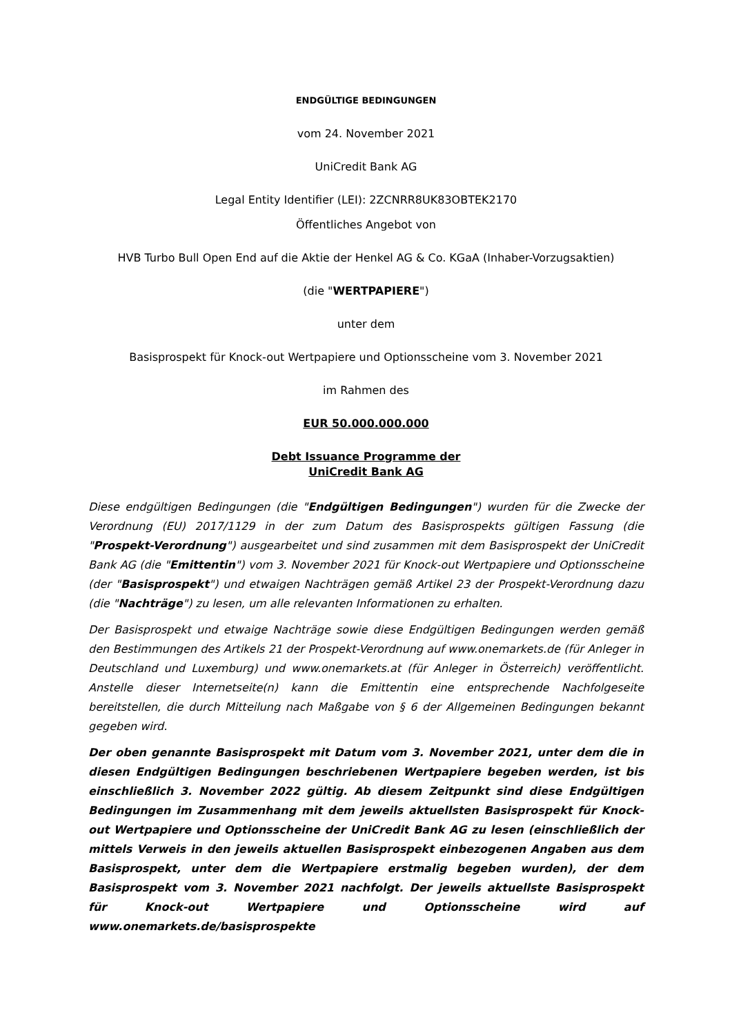ENDGÜLTIGE BEDINGUNGEN
vom 24. November 2021
UniCredit Bank AG
Legal Entity Identifier (LEI): 2ZCNRR8UK83OBTEK2170
Öffentliches Angebot von
HVB Turbo Bull Open End auf die Aktie der Henkel AG & Co. KGaA (Inhaber-Vorzugsaktien)
(die "WERTPAPIERE")
unter dem
Basisprospekt für Knock-out Wertpapiere und Optionsscheine vom 3. November 2021
im Rahmen des
EUR 50.000.000.000
Debt Issuance Programme der
UniCredit Bank AG
Diese endgültigen Bedingungen (die "Endgültigen Bedingungen") wurden für die Zwecke der Verordnung (EU) 2017/1129 in der zum Datum des Basisprospekts gültigen Fassung (die "Prospekt-Verordnung") ausgearbeitet und sind zusammen mit dem Basisprospekt der UniCredit Bank AG (die "Emittentin") vom 3. November 2021 für Knock-out Wertpapiere und Optionsscheine (der "Basisprospekt") und etwaigen Nachträgen gemäß Artikel 23 der Prospekt-Verordnung dazu (die "Nachträge") zu lesen, um alle relevanten Informationen zu erhalten.
Der Basisprospekt und etwaige Nachträge sowie diese Endgültigen Bedingungen werden gemäß den Bestimmungen des Artikels 21 der Prospekt-Verordnung auf www.onemarkets.de (für Anleger in Deutschland und Luxemburg) und www.onemarkets.at (für Anleger in Österreich) veröffentlicht. Anstelle dieser Internetseite(n) kann die Emittentin eine entsprechende Nachfolgeseite bereitstellen, die durch Mitteilung nach Maßgabe von § 6 der Allgemeinen Bedingungen bekannt gegeben wird.
Der oben genannte Basisprospekt mit Datum vom 3. November 2021, unter dem die in diesen Endgültigen Bedingungen beschriebenen Wertpapiere begeben werden, ist bis einschließlich 3. November 2022 gültig. Ab diesem Zeitpunkt sind diese Endgültigen Bedingungen im Zusammenhang mit dem jeweils aktuellsten Basisprospekt für Knock-out Wertpapiere und Optionsscheine der UniCredit Bank AG zu lesen (einschließlich der mittels Verweis in den jeweils aktuellen Basisprospekt einbezogenen Angaben aus dem Basisprospekt, unter dem die Wertpapiere erstmalig begeben wurden), der dem Basisprospekt vom 3. November 2021 nachfolgt. Der jeweils aktuellste Basisprospekt für Knock-out Wertpapiere und Optionsscheine wird auf www.onemarkets.de/basisprospekte